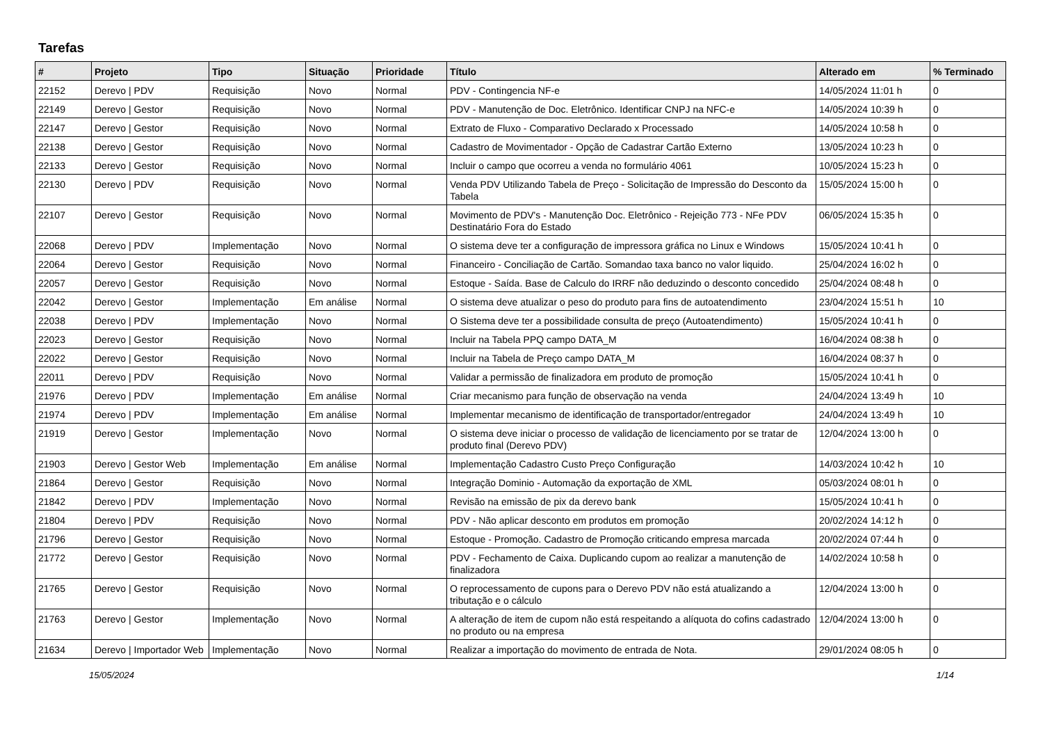Tarefas
| # | Projeto | Tipo | Situação | Prioridade | Título | Alterado em | % Terminado |
| --- | --- | --- | --- | --- | --- | --- | --- |
| 22152 | Derevo / PDV | Requisição | Novo | Normal | PDV - Contingencia NF-e | 14/05/2024 11:01 h | 0 |
| 22149 | Derevo / Gestor | Requisição | Novo | Normal | PDV - Manutenção de Doc. Eletrônico. Identificar CNPJ na NFC-e | 14/05/2024 10:39 h | 0 |
| 22147 | Derevo / Gestor | Requisição | Novo | Normal | Extrato de Fluxo - Comparativo Declarado x Processado | 14/05/2024 10:58 h | 0 |
| 22138 | Derevo / Gestor | Requisição | Novo | Normal | Cadastro de Movimentador - Opção de Cadastrar Cartão Externo | 13/05/2024 10:23 h | 0 |
| 22133 | Derevo / Gestor | Requisição | Novo | Normal | Incluir o campo que ocorreu a venda no formulário 4061 | 10/05/2024 15:23 h | 0 |
| 22130 | Derevo / PDV | Requisição | Novo | Normal | Venda PDV Utilizando Tabela de Preço - Solicitação de Impressão do Desconto da Tabela | 15/05/2024 15:00 h | 0 |
| 22107 | Derevo / Gestor | Requisição | Novo | Normal | Movimento de PDV's - Manutenção Doc. Eletrônico - Rejeição 773 - NFe PDV Destinatário Fora do Estado | 06/05/2024 15:35 h | 0 |
| 22068 | Derevo / PDV | Implementação | Novo | Normal | O sistema deve ter a configuração de impressora gráfica no Linux e Windows | 15/05/2024 10:41 h | 0 |
| 22064 | Derevo / Gestor | Requisição | Novo | Normal | Financeiro - Conciliação de Cartão. Somandao taxa banco no valor liquido. | 25/04/2024 16:02 h | 0 |
| 22057 | Derevo / Gestor | Requisição | Novo | Normal | Estoque - Saída. Base de Calculo do IRRF não deduzindo o desconto concedido | 25/04/2024 08:48 h | 0 |
| 22042 | Derevo / Gestor | Implementação | Em análise | Normal | O sistema deve atualizar o peso do produto para fins de autoatendimento | 23/04/2024 15:51 h | 10 |
| 22038 | Derevo / PDV | Implementação | Novo | Normal | O Sistema deve ter a possibilidade consulta de preço (Autoatendimento) | 15/05/2024 10:41 h | 0 |
| 22023 | Derevo / Gestor | Requisição | Novo | Normal | Incluir na Tabela PPQ campo DATA_M | 16/04/2024 08:38 h | 0 |
| 22022 | Derevo / Gestor | Requisição | Novo | Normal | Incluir na Tabela de Preço campo DATA_M | 16/04/2024 08:37 h | 0 |
| 22011 | Derevo / PDV | Requisição | Novo | Normal | Validar a permissão de finalizadora em produto de promoção | 15/05/2024 10:41 h | 0 |
| 21976 | Derevo / PDV | Implementação | Em análise | Normal | Criar mecanismo para função de observação na venda | 24/04/2024 13:49 h | 10 |
| 21974 | Derevo / PDV | Implementação | Em análise | Normal | Implementar mecanismo de identificação de transportador/entregador | 24/04/2024 13:49 h | 10 |
| 21919 | Derevo / Gestor | Implementação | Novo | Normal | O sistema deve iniciar o processo de validação de licenciamento por se tratar de produto final (Derevo PDV) | 12/04/2024 13:00 h | 0 |
| 21903 | Derevo / Gestor Web | Implementação | Em análise | Normal | Implementação Cadastro Custo Preço Configuração | 14/03/2024 10:42 h | 10 |
| 21864 | Derevo / Gestor | Requisição | Novo | Normal | Integração Dominio - Automação da exportação de XML | 05/03/2024 08:01 h | 0 |
| 21842 | Derevo / PDV | Implementação | Novo | Normal | Revisão na emissão de pix da derevo bank | 15/05/2024 10:41 h | 0 |
| 21804 | Derevo / PDV | Requisição | Novo | Normal | PDV - Não aplicar desconto em produtos em promoção | 20/02/2024 14:12 h | 0 |
| 21796 | Derevo / Gestor | Requisição | Novo | Normal | Estoque - Promoção. Cadastro de Promoção criticando empresa marcada | 20/02/2024 07:44 h | 0 |
| 21772 | Derevo / Gestor | Requisição | Novo | Normal | PDV - Fechamento de Caixa. Duplicando cupom ao realizar a manutenção de finalizadora | 14/02/2024 10:58 h | 0 |
| 21765 | Derevo / Gestor | Requisição | Novo | Normal | O reprocessamento de cupons para o Derevo PDV não está atualizando a tributação e o cálculo | 12/04/2024 13:00 h | 0 |
| 21763 | Derevo / Gestor | Implementação | Novo | Normal | A alteração de item de cupom não está respeitando a alíquota do cofins cadastrado no produto ou na empresa | 12/04/2024 13:00 h | 0 |
| 21634 | Derevo / Importador Web | Implementação | Novo | Normal | Realizar a importação do movimento de entrada de Nota. | 29/01/2024 08:05 h | 0 |
15/05/2024 1/14